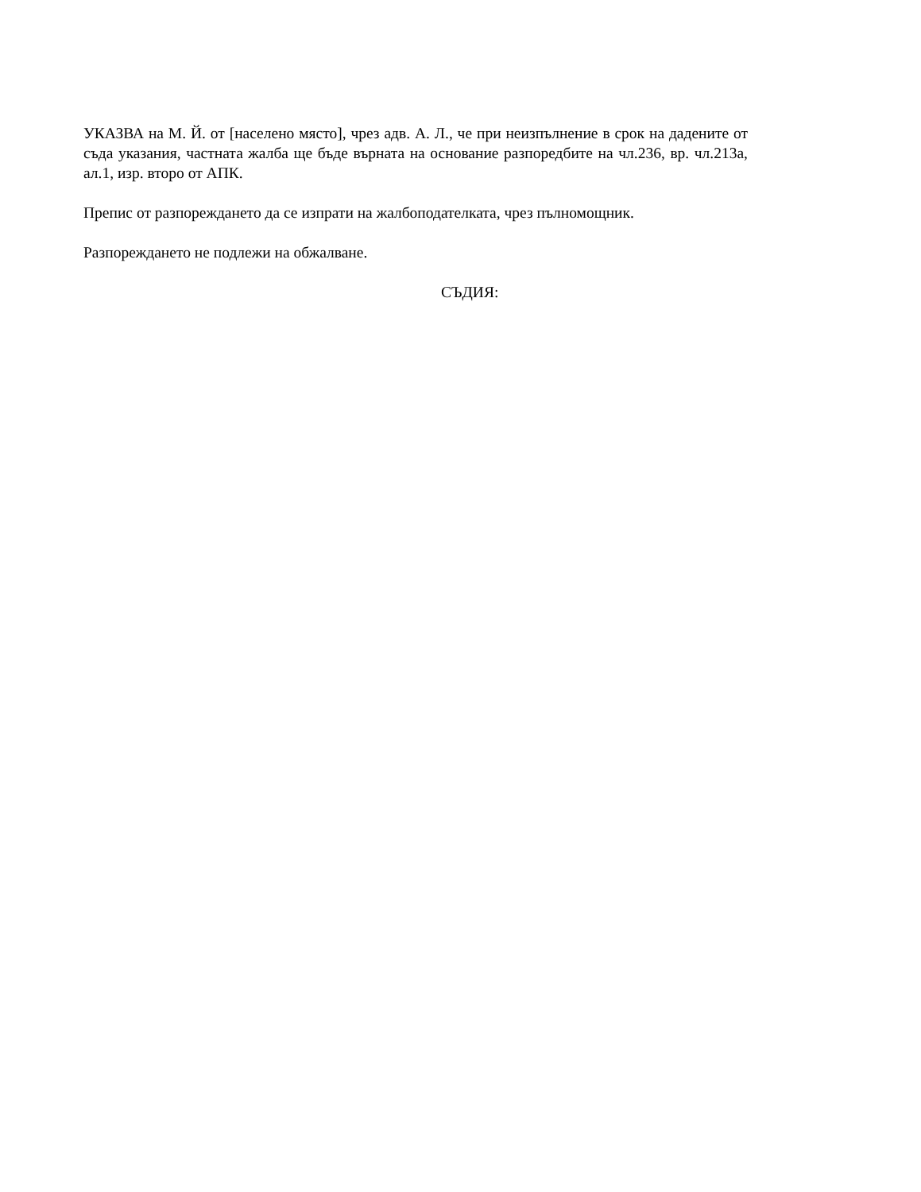УКАЗВА на М. Й. от [населено място], чрез адв. А. Л., че при неизпълнение в срок на дадените от съда указания, частната жалба ще бъде върната на основание разпоредбите на чл.236, вр. чл.213а, ал.1, изр. второ от АПК.
Препис от разпореждането да се изпрати на жалбоподателката, чрез пълномощник.
Разпореждането не подлежи на обжалване.
СЪДИЯ: